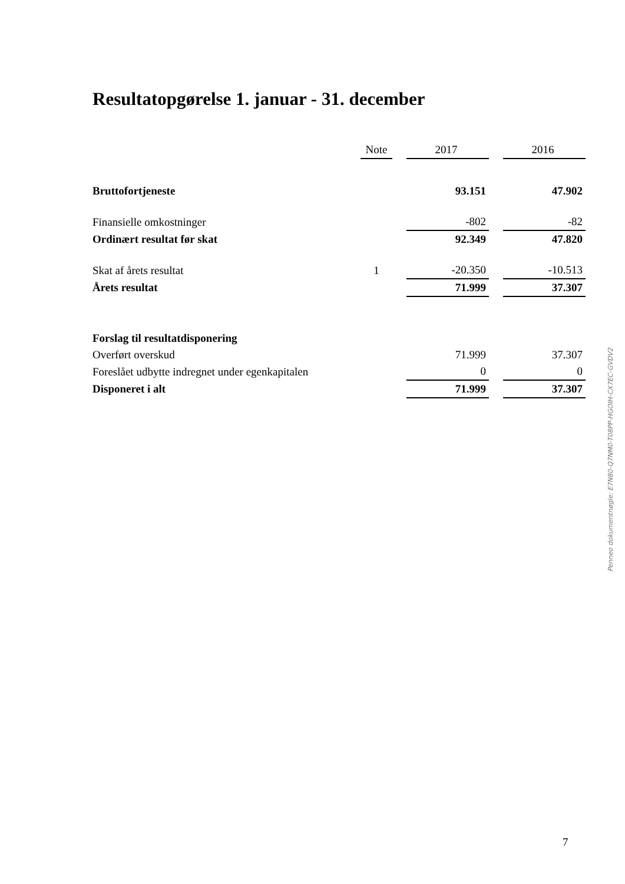Resultatopgørelse 1. januar - 31. december
| | Note | | 2017 | | 2016 |
| --- | --- | --- | --- | --- | --- |
| Bruttofortjeneste | | | 93.151 | | 47.902 |
| Finansielle omkostninger | | | -802 | | -82 |
| Ordinært resultat før skat | | | 92.349 | | 47.820 |
| Skat af årets resultat | 1 | | -20.350 | | -10.513 |
| Årets resultat | | | 71.999 | | 37.307 |
| Forslag til resultatdisponering | | | | | |
| Overført overskud | | | 71.999 | | 37.307 |
| Foreslået udbytte indregnet under egenkapitalen | | | 0 | | 0 |
| Disponeret i alt | | | 71.999 | | 37.307 |
Penneo dokumentnøgle: E7N80-Q7NM0-T08PP-HGOIH-CX7EC-GVDV2
7